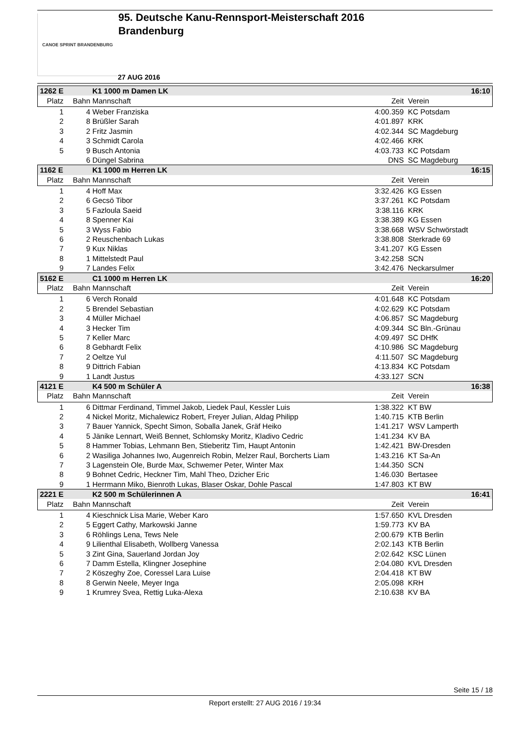CANOE SPRINT BRANDENBURG
95. Deutsche Kanu-Rennsport-Meisterschaft 2016
Brandenburg
27 AUG 2016
| 1262 E | | K1 1000 m Damen LK | | 16:10 |
| Platz | Bahn | Mannschaft | Zeit | Verein |
| 1 | 4 | Weber Franziska | 4:00.359 | KC Potsdam |
| 2 | 8 | Brüßler Sarah | 4:01.897 | KRK |
| 3 | 2 | Fritz Jasmin | 4:02.344 | SC Magdeburg |
| 4 | 3 | Schmidt Carola | 4:02.466 | KRK |
| 5 | 9 | Busch Antonia | 4:03.733 | KC Potsdam |
| | 6 | Düngel Sabrina | DNS | SC Magdeburg |
| 1162 E | | K1 1000 m Herren LK | | 16:15 |
| Platz | Bahn | Mannschaft | Zeit | Verein |
| 1 | 4 | Hoff Max | 3:32.426 | KG Essen |
| 2 | 6 | Gecsö Tibor | 3:37.261 | KC Potsdam |
| 3 | 5 | Fazloula Saeid | 3:38.116 | KRK |
| 4 | 8 | Spenner Kai | 3:38.389 | KG Essen |
| 5 | 3 | Wyss Fabio | 3:38.668 | WSV Schwörstadt |
| 6 | 2 | Reuschenbach Lukas | 3:38.808 | Sterkrade 69 |
| 7 | 9 | Kux Niklas | 3:41.207 | KG Essen |
| 8 | 1 | Mittelstedt Paul | 3:42.258 | SCN |
| 9 | 7 | Landes Felix | 3:42.476 | Neckarsulmer |
| 5162 E | | C1 1000 m Herren LK | | 16:20 |
| Platz | Bahn | Mannschaft | Zeit | Verein |
| 1 | 6 | Verch Ronald | 4:01.648 | KC Potsdam |
| 2 | 5 | Brendel Sebastian | 4:02.629 | KC Potsdam |
| 3 | 4 | Müller Michael | 4:06.857 | SC Magdeburg |
| 4 | 3 | Hecker Tim | 4:09.344 | SC Bln.-Grünau |
| 5 | 7 | Keller Marc | 4:09.497 | SC DHfK |
| 6 | 8 | Gebhardt Felix | 4:10.986 | SC Magdeburg |
| 7 | 2 | Oeltze Yul | 4:11.507 | SC Magdeburg |
| 8 | 9 | Dittrich Fabian | 4:13.834 | KC Potsdam |
| 9 | 1 | Landt Justus | 4:33.127 | SCN |
| 4121 E | | K4 500 m Schüler A | | 16:38 |
| Platz | Bahn | Mannschaft | Zeit | Verein |
| 1 | 6 | Dittmar Ferdinand, Timmel Jakob, Liedek Paul, Kessler Luis | 1:38.322 | KT BW |
| 2 | 4 | Nickel Moritz, Michalewicz Robert, Freyer Julian, Aldag Philipp | 1:40.715 | KTB Berlin |
| 3 | 7 | Bauer Yannick, Specht Simon, Soballa Janek, Gräf Heiko | 1:41.217 | WSV Lamperth |
| 4 | 5 | Jänike Lennart, Weiß Bennet, Schlomsky Moritz, Kladivo Cedric | 1:41.234 | KV BA |
| 5 | 8 | Hammer Tobias, Lehmann Ben, Stieberitz Tim, Haupt Antonin | 1:42.421 | BW-Dresden |
| 6 | 2 | Wasiliga Johannes Iwo, Augenreich Robin, Melzer Raul, Borcherts Liam | 1:43.216 | KT Sa-An |
| 7 | 3 | Lagenstein Ole, Burde Max, Schwemer Peter, Winter Max | 1:44.350 | SCN |
| 8 | 9 | Bohnet Cedric, Heckner Tim, Mahl Theo, Dzicher Eric | 1:46.030 | Bertasee |
| 9 | 1 | Herrmann Miko, Bienroth Lukas, Blaser Oskar, Dohle Pascal | 1:47.803 | KT BW |
| 2221 E | | K2 500 m Schülerinnen A | | 16:41 |
| Platz | Bahn | Mannschaft | Zeit | Verein |
| 1 | 4 | Kieschnick Lisa Marie, Weber Karo | 1:57.650 | KVL Dresden |
| 2 | 5 | Eggert Cathy, Markowski Janne | 1:59.773 | KV BA |
| 3 | 6 | Röhlings Lena, Tews Nele | 2:00.679 | KTB Berlin |
| 4 | 9 | Lilienthal Elisabeth, Wollberg Vanessa | 2:02.143 | KTB Berlin |
| 5 | 3 | Zint Gina, Sauerland Jordan Joy | 2:02.642 | KSC Lünen |
| 6 | 7 | Damm Estella, Klingner Josephine | 2:04.080 | KVL Dresden |
| 7 | 2 | Köszeghy Zoe, Coressel Lara Luise | 2:04.418 | KT BW |
| 8 | 8 | Gerwin Neele, Meyer Inga | 2:05.098 | KRH |
| 9 | 1 | Krumrey Svea, Rettig Luka-Alexa | 2:10.638 | KV BA |
Seite 15 / 18
Report erstellt: 27 AUG 2016 / 19:34